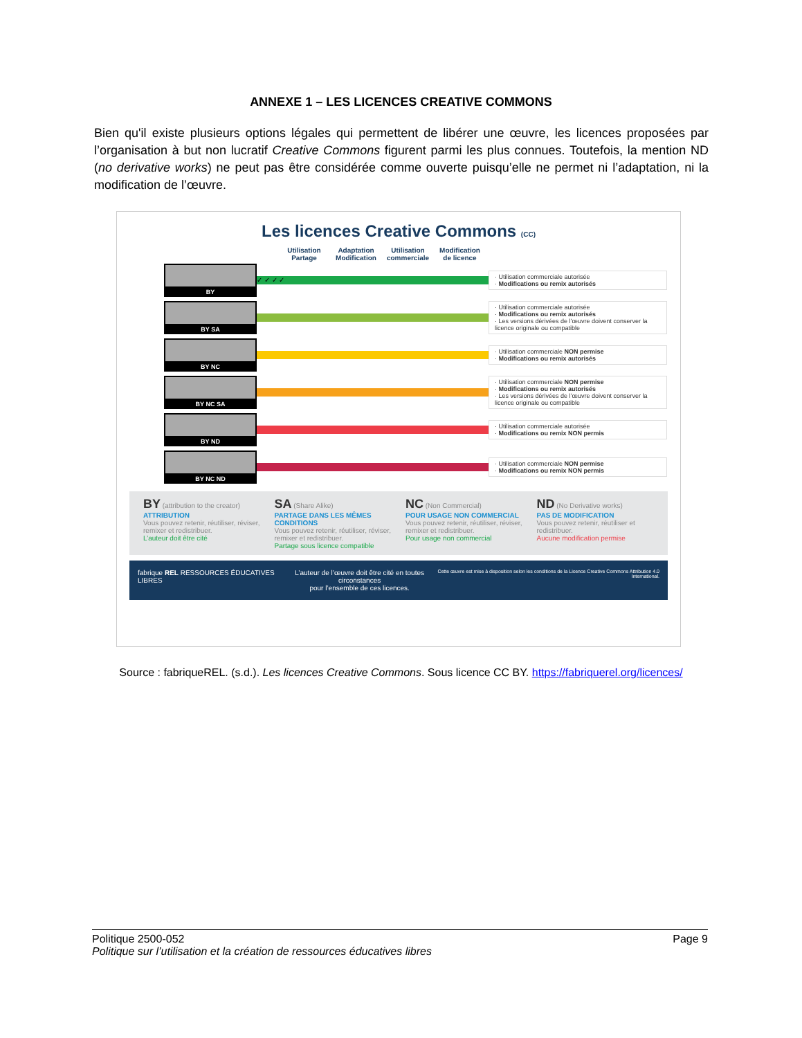ANNEXE 1 – LES LICENCES CREATIVE COMMONS
Bien qu'il existe plusieurs options légales qui permettent de libérer une œuvre, les licences proposées par l’organisation à but non lucratif Creative Commons figurent parmi les plus connues. Toutefois, la mention ND (no derivative works) ne peut pas être considérée comme ouverte puisqu’elle ne permet ni l’adaptation, ni la modification de l’œuvre.
Les licences Creative Commons (CC)
Utilisation Partage
Adaptation Modification
Utilisation commerciale
Modification de licence
BY
✓ ✓ ✓ ✓
· Utilisation commerciale autorisée
· Modifications ou remix autorisés
BY SA
· Utilisation commerciale autorisée
· Modifications ou remix autorisés
· Les versions dérivées de l’œuvre doivent conserver la licence originale ou compatible
BY NC
· Utilisation commerciale NON permise
· Modifications ou remix autorisés
BY NC SA
· Utilisation commerciale NON permise
· Modifications ou remix autorisés
· Les versions dérivées de l’œuvre doivent conserver la licence originale ou compatible
BY ND
· Utilisation commerciale autorisée
· Modifications ou remix NON permis
BY NC ND
· Utilisation commerciale NON permise
· Modifications ou remix NON permis
BY (attribution to the creator)
ATTRIBUTION
Vous pouvez retenir, réutiliser, réviser, remixer et redistribuer.
L’auteur doit être cité
SA (Share Alike)
PARTAGE DANS LES MÊMES CONDITIONS
Vous pouvez retenir, réutiliser, réviser, remixer et redistribuer.
Partage sous licence compatible
NC (Non Commercial)
POUR USAGE NON COMMERCIAL
Vous pouvez retenir, réutiliser, réviser, remixer et redistribuer.
Pour usage non commercial
ND (No Derivative works)
PAS DE MODIFICATION
Vous pouvez retenir, réutiliser et redistribuer.
Aucune modification permise
fabrique REL RESSOURCES ÉDUCATIVES LIBRES L’auteur de l’œuvre doit être cité en toutes circonstances
pour l’ensemble de ces licences. Cette œuvre est mise à disposition selon les conditions de la Licence Creative Commons Attribution 4.0 International.
Source : fabriqueREL. (s.d.). Les licences Creative Commons. Sous licence CC BY. https://fabriquerel.org/licences/
Politique 2500-052 Page 9
Politique sur l’utilisation et la création de ressources éducatives libres